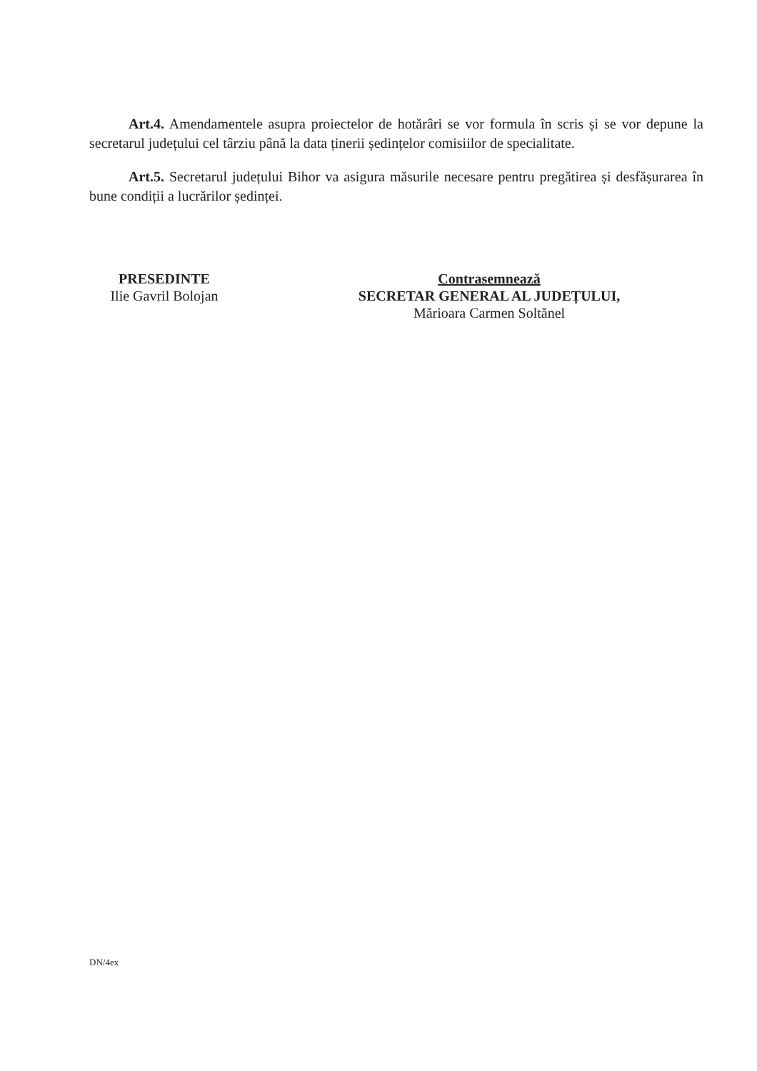Art.4. Amendamentele asupra proiectelor de hotărâri se vor formula în scris și se vor depune la secretarul județului cel târziu până la data ținerii ședințelor comisiilor de specialitate.
Art.5. Secretarul județului Bihor va asigura măsurile necesare pentru pregătirea și desfășurarea în bune condiții a lucrărilor ședinței.
PRESEDINTE
Ilie Gavril Bolojan
Contrasemnează
SECRETAR GENERAL AL JUDEȚULUI,
Mărioara Carmen Soltănel
DN/4ex